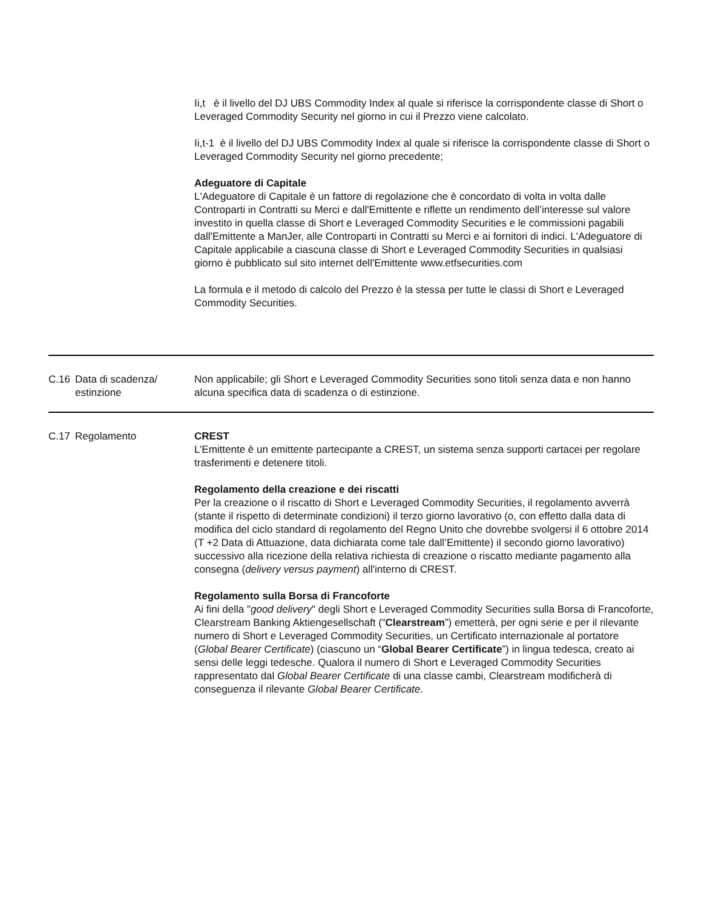| | | Ii,t è il livello del DJ UBS Commodity Index al quale si riferisce la corrispondente classe di Short o Leveraged Commodity Security nel giorno in cui il Prezzo viene calcolato. Ii,t-1 è il livello del DJ UBS Commodity Index al quale si riferisce la corrispondente classe di Short o Leveraged Commodity Security nel giorno precedente; Adeguatore di Capitale L'Adeguatore di Capitale è un fattore di regolazione che è concordato di volta in volta dalle Controparti in Contratti su Merci e dall'Emittente e riflette un rendimento dell’interesse sul valore investito in quella classe di Short e Leveraged Commodity Securities e le commissioni pagabili dall'Emittente a ManJer, alle Controparti in Contratti su Merci e ai fornitori di indici. L'Adeguatore di Capitale applicabile a ciascuna classe di Short e Leveraged Commodity Securities in qualsiasi giorno è pubblicato sul sito internet dell'Emittente www.etfsecurities.com La formula e il metodo di calcolo del Prezzo è la stessa per tutte le classi di Short e Leveraged Commodity Securities. |
| C.16 | Data di scadenza/ estinzione | Non applicabile; gli Short e Leveraged Commodity Securities sono titoli senza data e non hanno alcuna specifica data di scadenza o di estinzione. |
| C.17 | Regolamento | CREST L’Emittente è un emittente partecipante a CREST, un sistema senza supporti cartacei per regolare trasferimenti e detenere titoli. Regolamento della creazione e dei riscatti Per la creazione o il riscatto di Short e Leveraged Commodity Securities, il regolamento avverrà (stante il rispetto di determinate condizioni) il terzo giorno lavorativo (o, con effetto dalla data di modifica del ciclo standard di regolamento del Regno Unito che dovrebbe svolgersi il 6 ottobre 2014 (T +2 Data di Attuazione, data dichiarata come tale dall’Emittente) il secondo giorno lavorativo) successivo alla ricezione della relativa richiesta di creazione o riscatto mediante pagamento alla consegna ( delivery versus payment ) all'interno di CREST. Regolamento sulla Borsa di Francoforte Ai fini della " good delivery " degli Short e Leveraged Commodity Securities sulla Borsa di Francoforte, Clearstream Banking Aktiengesellschaft (“ Clearstream ”) emetterà, per ogni serie e per il rilevante numero di Short e Leveraged Commodity Securities, un Certificato internazionale al portatore ( Global Bearer Certificate ) (ciascuno un “ Global Bearer Certificate ”) in lingua tedesca, creato ai sensi delle leggi tedesche. Qualora il numero di Short e Leveraged Commodity Securities rappresentato dal Global Bearer Certificate di una classe cambi, Clearstream modificherà di conseguenza il rilevante Global Bearer Certificate . |